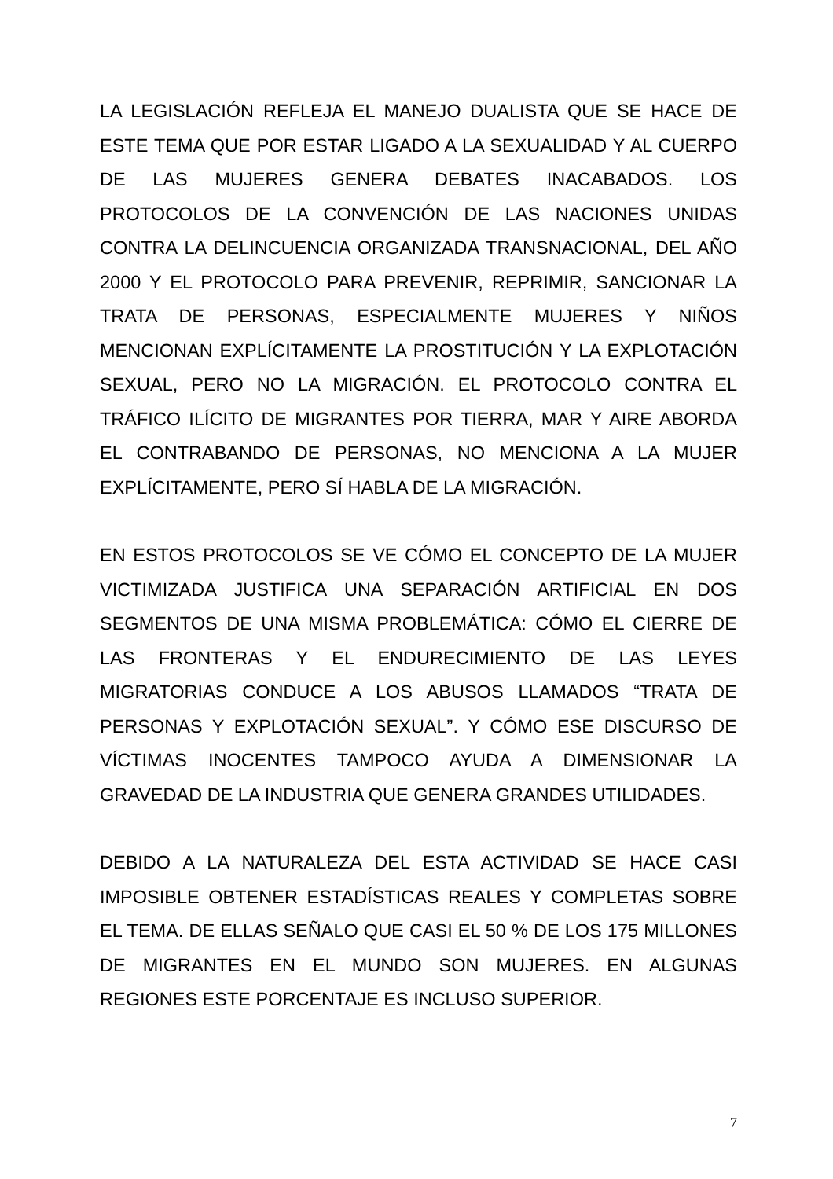LA LEGISLACIÓN REFLEJA EL MANEJO DUALISTA QUE SE HACE DE ESTE TEMA QUE POR ESTAR LIGADO A LA SEXUALIDAD Y AL CUERPO DE LAS MUJERES GENERA DEBATES INACABADOS. LOS PROTOCOLOS DE LA CONVENCIÓN DE LAS NACIONES UNIDAS CONTRA LA DELINCUENCIA ORGANIZADA TRANSNACIONAL, DEL AÑO 2000 Y EL PROTOCOLO PARA PREVENIR, REPRIMIR, SANCIONAR LA TRATA DE PERSONAS, ESPECIALMENTE MUJERES Y NIÑOS MENCIONAN EXPLÍCITAMENTE LA PROSTITUCIÓN Y LA EXPLOTACIÓN SEXUAL, PERO NO LA MIGRACIÓN. EL PROTOCOLO CONTRA EL TRÁFICO ILÍCITO DE MIGRANTES POR TIERRA, MAR Y AIRE ABORDA EL CONTRABANDO DE PERSONAS, NO MENCIONA A LA MUJER EXPLÍCITAMENTE, PERO SÍ HABLA DE LA MIGRACIÓN.
EN ESTOS PROTOCOLOS SE VE CÓMO EL CONCEPTO DE LA MUJER VICTIMIZADA JUSTIFICA UNA SEPARACIÓN ARTIFICIAL EN DOS SEGMENTOS DE UNA MISMA PROBLEMÁTICA: CÓMO EL CIERRE DE LAS FRONTERAS Y EL ENDURECIMIENTO DE LAS LEYES MIGRATORIAS CONDUCE A LOS ABUSOS LLAMADOS “TRATA DE PERSONAS Y EXPLOTACIÓN SEXUAL”. Y CÓMO ESE DISCURSO DE VÍCTIMAS INOCENTES TAMPOCO AYUDA A DIMENSIONAR LA GRAVEDAD DE LA INDUSTRIA QUE GENERA GRANDES UTILIDADES.
DEBIDO A LA NATURALEZA DEL ESTA ACTIVIDAD SE HACE CASI IMPOSIBLE OBTENER ESTADÍSTICAS REALES Y COMPLETAS SOBRE EL TEMA. DE ELLAS SEÑALO QUE CASI EL 50 % DE LOS 175 MILLONES DE MIGRANTES EN EL MUNDO SON MUJERES. EN ALGUNAS REGIONES ESTE PORCENTAJE ES INCLUSO SUPERIOR.
7